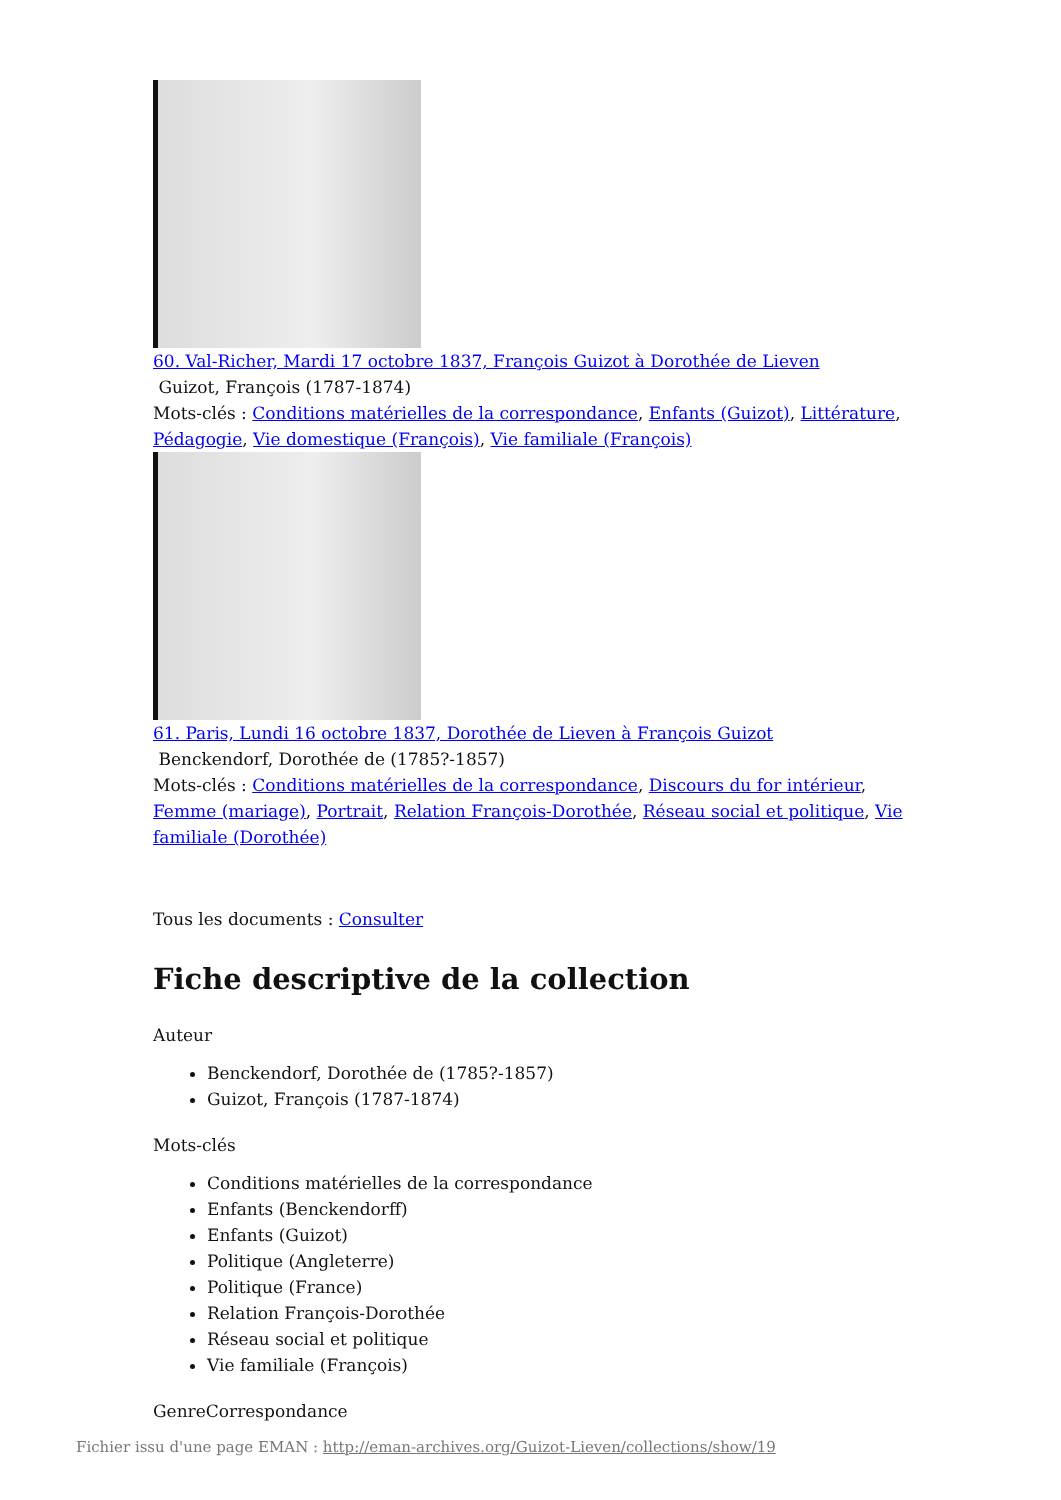60. Val-Richer, Mardi 17 octobre 1837, François Guizot à Dorothée de Lieven
Guizot, François (1787-1874)
Mots-clés : Conditions matérielles de la correspondance, Enfants (Guizot), Littérature, Pédagogie, Vie domestique (François), Vie familiale (François)
61. Paris, Lundi 16 octobre 1837, Dorothée de Lieven à François Guizot
Benckendorf, Dorothée de (1785?-1857)
Mots-clés : Conditions matérielles de la correspondance, Discours du for intérieur, Femme (mariage), Portrait, Relation François-Dorothée, Réseau social et politique, Vie familiale (Dorothée)
Tous les documents : Consulter
Fiche descriptive de la collection
Auteur
Benckendorf, Dorothée de (1785?-1857)
Guizot, François (1787-1874)
Mots-clés
Conditions matérielles de la correspondance
Enfants (Benckendorff)
Enfants (Guizot)
Politique (Angleterre)
Politique (France)
Relation François-Dorothée
Réseau social et politique
Vie familiale (François)
GenreCorrespondance
Fichier issu d'une page EMAN : http://eman-archives.org/Guizot-Lieven/collections/show/19